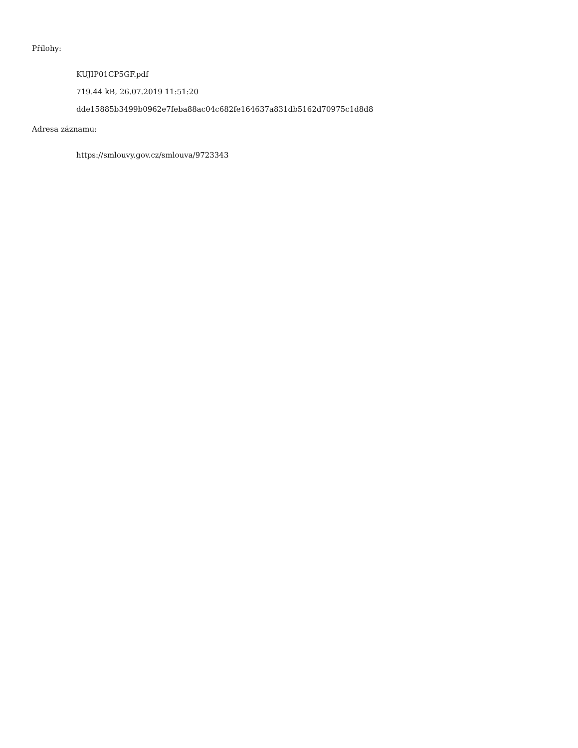Přílohy:
KUJIP01CP5GF.pdf
719.44 kB, 26.07.2019 11:51:20
dde15885b3499b0962e7feba88ac04c682fe164637a831db5162d70975c1d8d8
Adresa záznamu:
https://smlouvy.gov.cz/smlouva/9723343